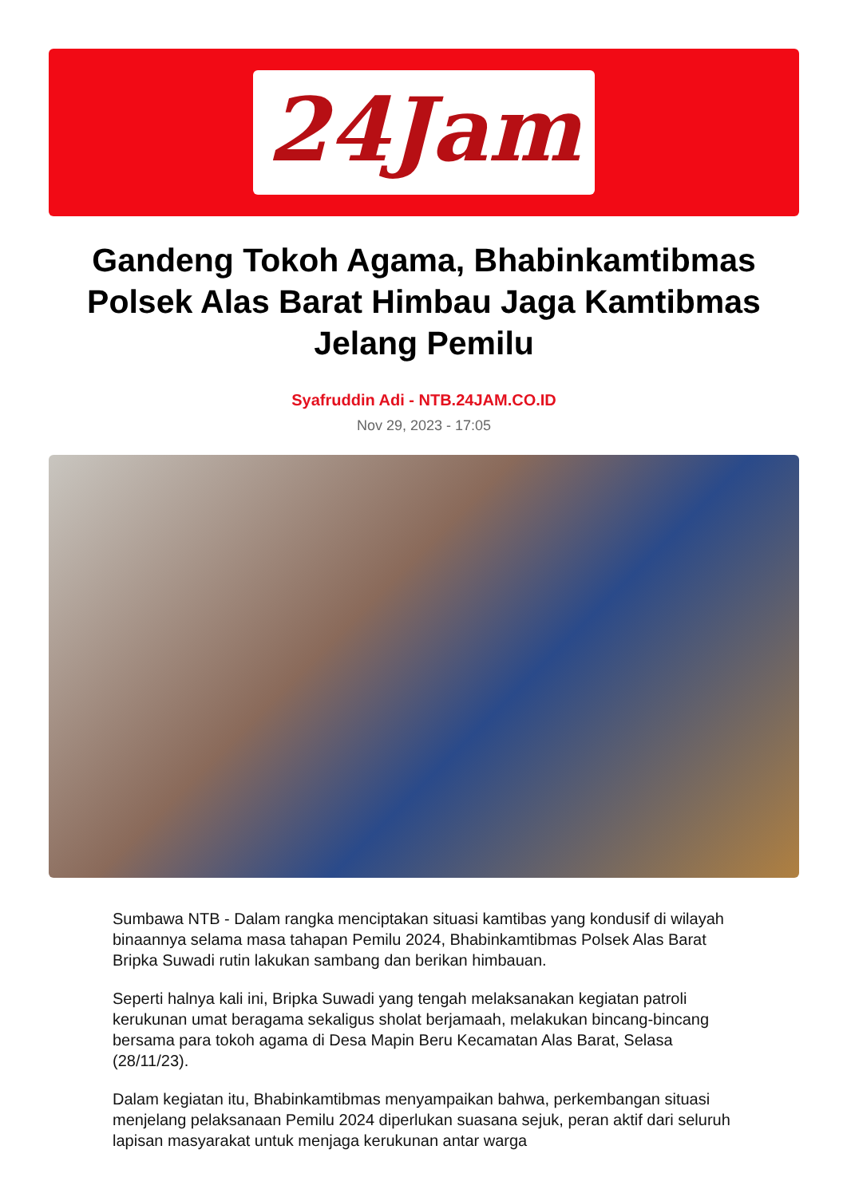24Jam
Gandeng Tokoh Agama, Bhabinkamtibmas Polsek Alas Barat Himbau Jaga Kamtibmas Jelang Pemilu
Syafruddin Adi - NTB.24JAM.CO.ID
Nov 29, 2023 - 17:05
Sumbawa NTB - Dalam rangka menciptakan situasi kamtibas yang kondusif di wilayah binaannya selama masa tahapan Pemilu 2024, Bhabinkamtibmas Polsek Alas Barat Bripka Suwadi rutin lakukan sambang dan berikan himbauan.
Seperti halnya kali ini, Bripka Suwadi yang tengah melaksanakan kegiatan patroli kerukunan umat beragama sekaligus sholat berjamaah, melakukan bincang-bincang bersama para tokoh agama di Desa Mapin Beru Kecamatan Alas Barat, Selasa (28/11/23).
Dalam kegiatan itu, Bhabinkamtibmas menyampaikan bahwa, perkembangan situasi menjelang pelaksanaan Pemilu 2024 diperlukan suasana sejuk, peran aktif dari seluruh lapisan masyarakat untuk menjaga kerukunan antar warga